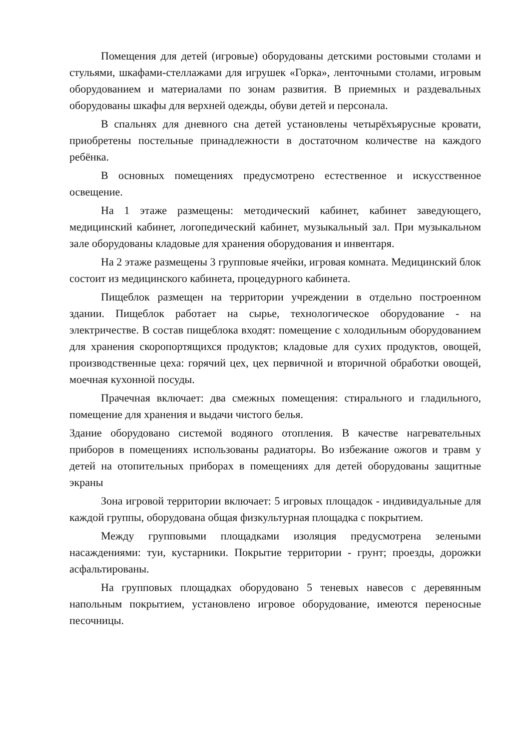Помещения для детей (игровые) оборудованы детскими ростовыми столами и стульями, шкафами-стеллажами для игрушек «Горка», ленточными столами, игровым оборудованием и материалами по зонам развития. В приемных и раздевальных оборудованы шкафы для верхней одежды, обуви детей и персонала.
В спальнях для дневного сна детей установлены четырёхъярусные кровати, приобретены постельные принадлежности в достаточном количестве на каждого ребёнка.
В основных помещениях предусмотрено естественное и искусственное освещение.
На 1 этаже размещены: методический кабинет, кабинет заведующего, медицинский кабинет, логопедический кабинет, музыкальный зал. При музыкальном зале оборудованы кладовые для хранения оборудования и инвентаря.
На 2 этаже размещены 3 групповые ячейки, игровая комната. Медицинский блок состоит из медицинского кабинета, процедурного кабинета.
Пищеблок размещен на территории учреждении в отдельно построенном здании. Пищеблок работает на сырье, технологическое оборудование - на электричестве. В состав пищеблока входят: помещение с холодильным оборудованием для хранения скоропортящихся продуктов; кладовые для сухих продуктов, овощей, производственные цеха: горячий цех, цех первичной и вторичной обработки овощей, моечная кухонной посуды.
Прачечная включает: два смежных помещения: стирального и гладильного, помещение для хранения и выдачи чистого белья.
Здание оборудовано системой водяного отопления. В качестве нагревательных приборов в помещениях использованы радиаторы. Во избежание ожогов и травм у детей на отопительных приборах в помещениях для детей оборудованы защитные экраны
Зона игровой территории включает: 5 игровых площадок - индивидуальные для каждой группы, оборудована общая физкультурная площадка с покрытием.
Между групповыми площадками изоляция предусмотрена зелеными насаждениями: туи, кустарники. Покрытие территории - грунт; проезды, дорожки асфальтированы.
На групповых площадках оборудовано 5 теневых навесов с деревянным напольным покрытием, установлено игровое оборудование, имеются переносные песочницы.